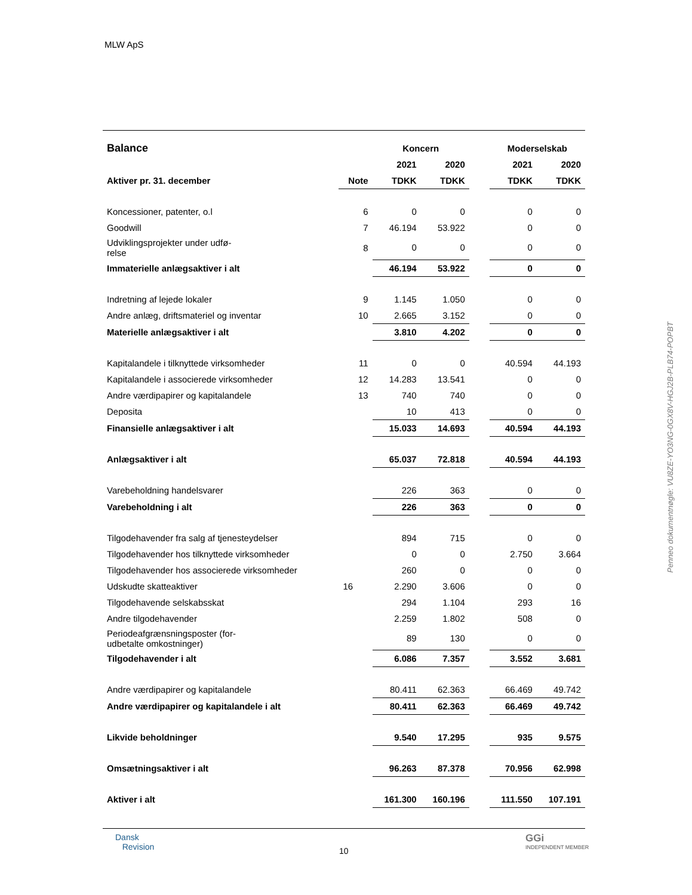MLW ApS
| Balance | | Koncern | | | Moderselskab | |
| --- | --- | --- | --- | --- | --- | --- |
| | | 2021 | 2020 | | 2021 | 2020 |
| Aktiver pr. 31. december | Note | TDKK | TDKK | | TDKK | TDKK |
| Koncessioner, patenter, o.l | 6 | 0 | 0 | | 0 | 0 |
| Goodwill | 7 | 46.194 | 53.922 | | 0 | 0 |
| Udviklingsprojekter under udfø- relse | 8 | 0 | 0 | | 0 | 0 |
| Immaterielle anlægsaktiver i alt | | 46.194 | 53.922 | | 0 | 0 |
| Indretning af lejede lokaler | 9 | 1.145 | 1.050 | | 0 | 0 |
| Andre anlæg, driftsmateriel og inventar | 10 | 2.665 | 3.152 | | 0 | 0 |
| Materielle anlægsaktiver i alt | | 3.810 | 4.202 | | 0 | 0 |
| Kapitalandele i tilknyttede virksomheder | 11 | 0 | 0 | | 40.594 | 44.193 |
| Kapitalandele i associerede virksomheder | 12 | 14.283 | 13.541 | | 0 | 0 |
| Andre værdipapirer og kapitalandele | 13 | 740 | 740 | | 0 | 0 |
| Deposita | | 10 | 413 | | 0 | 0 |
| Finansielle anlægsaktiver i alt | | 15.033 | 14.693 | | 40.594 | 44.193 |
| Anlægsaktiver i alt | | 65.037 | 72.818 | | 40.594 | 44.193 |
| Varebeholdning handelsvarer | | 226 | 363 | | 0 | 0 |
| Varebeholdning i alt | | 226 | 363 | | 0 | 0 |
| Tilgodehavender fra salg af tjenesteydelser | | 894 | 715 | | 0 | 0 |
| Tilgodehavender hos tilknyttede virksomheder | | 0 | 0 | | 2.750 | 3.664 |
| Tilgodehavender hos associerede virksomheder | | 260 | 0 | | 0 | 0 |
| Udskudte skatteaktiver | 16 | 2.290 | 3.606 | | 0 | 0 |
| Tilgodehavende selskabsskat | | 294 | 1.104 | | 293 | 16 |
| Andre tilgodehavender | | 2.259 | 1.802 | | 508 | 0 |
| Periodeafgrænsningsposter (for- udbetalte omkostninger) | | 89 | 130 | | 0 | 0 |
| Tilgodehavender i alt | | 6.086 | 7.357 | | 3.552 | 3.681 |
| Andre værdipapirer og kapitalandele | | 80.411 | 62.363 | | 66.469 | 49.742 |
| Andre værdipapirer og kapitalandele i alt | | 80.411 | 62.363 | | 66.469 | 49.742 |
| Likvide beholdninger | | 9.540 | 17.295 | | 935 | 9.575 |
| Omsætningsaktiver i alt | | 96.263 | 87.378 | | 70.956 | 62.998 |
| Aktiver i alt | | 161.300 | 160.196 | | 111.550 | 107.191 |
Dansk
Revision
10
GGi
INDEPENDENT MEMBER
Penneo dokumentnøgle: VU8ZE-YO3NG-0GX8V-HGJ2B-PLB74-POPBT